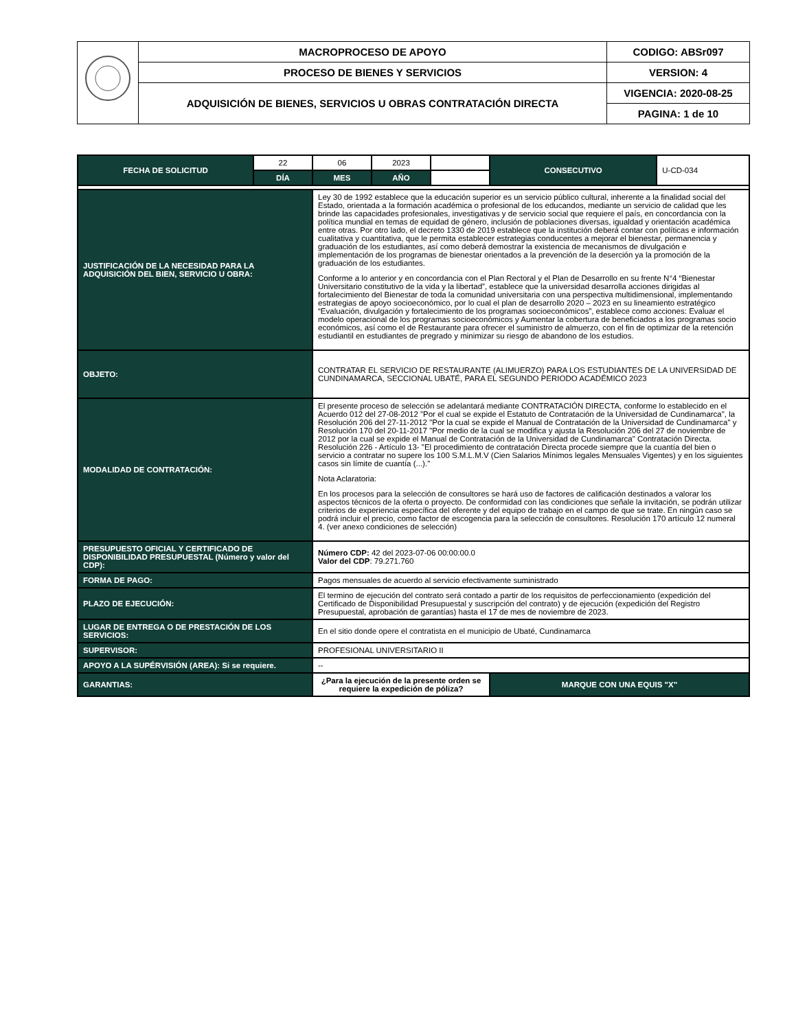| | MACROPROCESO DE APOYO | CODIGO: ABSr097 |
| | PROCESO DE BIENES Y SERVICIOS | VERSION: 4 |
| | ADQUISICIÓN DE BIENES, SERVICIOS U OBRAS CONTRATACIÓN DIRECTA | VIGENCIA: 2020-08-25 |
| | | PAGINA: 1 de 10 |
| FECHA DE SOLICITUD | 22 | 06 | 2023 | | CONSECUTIVO | U-CD-034 |
| | DÍA | MES | AÑO | | | |
| JUSTIFICACIÓN DE LA NECESIDAD PARA LA ADQUISICIÓN DEL BIEN, SERVICIO U OBRA: | | Ley 30 de 1992 establece que la educación superior es un servicio público cultural, inherente a la finalidad social del Estado, orientada a la formación académica o profesional de los educandos, mediante un servicio de calidad que les brinde las capacidades profesionales, investigativas y de servicio social que requiere el país, en concordancia con la política mundial en temas de equidad de género, inclusión de poblaciones diversas, igualdad y orientación académica entre otras. Por otro lado, el decreto 1330 de 2019 establece que la institución deberá contar con políticas e información cualitativa y cuantitativa, que le permita establecer estrategias conducentes a mejorar el bienestar, permanencia y graduación de los estudiantes, así como deberá demostrar la existencia de mecanismos de divulgación e implementación de los programas de bienestar orientados a la prevención de la deserción ya la promoción de la graduación de los estudiantes. Conforme a lo anterior y en concordancia con el Plan Rectoral y el Plan de Desarrollo en su frente N°4 “Bienestar Universitario constitutivo de la vida y la libertad”, establece que la universidad desarrolla acciones dirigidas al fortalecimiento del Bienestar de toda la comunidad universitaria con una perspectiva multidimensional, implementando estrategias de apoyo socioeconómico, por lo cual el plan de desarrollo 2020 – 2023 en su lineamiento estratégico “Evaluación, divulgación y fortalecimiento de los programas socioeconómicos”, establece como acciones: Evaluar el modelo operacional de los programas socioeconómicos y Aumentar la cobertura de beneficiados a los programas socio económicos, así como el de Restaurante para ofrecer el suministro de almuerzo, con el fin de optimizar de la retención estudiantil en estudiantes de pregrado y minimizar su riesgo de abandono de los estudios. | | | | |
| OBJETO: | | CONTRATAR EL SERVICIO DE RESTAURANTE (ALIMUERZO) PARA LOS ESTUDIANTES DE LA UNIVERSIDAD DE CUNDINAMARCA, SECCIONAL UBATÉ, PARA EL SEGUNDO PERIODO ACADÉMICO 2023 | | | | |
| MODALIDAD DE CONTRATACIÓN: | | El presente proceso de selección se adelantará mediante CONTRATACIÓN DIRECTA, conforme lo establecido en el Acuerdo 012 del 27-08-2012 "Por el cual se expide el Estatuto de Contratación de la Universidad de Cundinamarca", la Resolución 206 del 27-11-2012 "Por la cual se expide el Manual de Contratación de la Universidad de Cundinamarca" y Resolución 170 del 20-11-2017 "Por medio de la cual se modifica y ajusta la Resolución 206 del 27 de noviembre de 2012 por la cual se expide el Manual de Contratación de la Universidad de Cundinamarca" Contratación Directa. Resolución 226 - Artículo 13- "El procedimiento de contratación Directa procede siempre que la cuantía del bien o servicio a contratar no supere los 100 S.M.L.M.V (Cien Salarios Mínimos legales Mensuales Vigentes) y en los siguientes casos sin límite de cuantía (...)." Nota Aclaratoria: En los procesos para la selección de consultores se hará uso de factores de calificación destinados a valorar los aspectos técnicos de la oferta o proyecto. De conformidad con las condiciones que señale la invitación, se podrán utilizar criterios de experiencia específica del oferente y del equipo de trabajo en el campo de que se trate. En ningún caso se podrá incluir el precio, como factor de escogencia para la selección de consultores. Resolución 170 artículo 12 numeral 4. (ver anexo condiciones de selección) | | | | |
| PRESUPUESTO OFICIAL Y CERTIFICADO DE DISPONIBILIDAD PRESUPUESTAL (Número y valor del CDP): | | Número CDP: 42 del 2023-07-06 00:00:00.0 Valor del CDP : 79.271.760 | | | | |
| FORMA DE PAGO: | | Pagos mensuales de acuerdo al servicio efectivamente suministrado | | | | |
| PLAZO DE EJECUCIÓN: | | El termino de ejecución del contrato será contado a partir de los requisitos de perfeccionamiento (expedición del Certificado de Disponibilidad Presupuestal y suscripción del contrato) y de ejecución (expedición del Registro Presupuestal, aprobación de garantías) hasta el 17 de mes de noviembre de 2023. | | | | |
| LUGAR DE ENTREGA O DE PRESTACIÓN DE LOS SERVICIOS: | | En el sitio donde opere el contratista en el municipio de Ubaté, Cundinamarca | | | | |
| SUPERVISOR: | | PROFESIONAL UNIVERSITARIO II | | | | |
| APOYO A LA SUPÉRVISIÓN (AREA): Si se requiere. | | -- | | | | |
| GARANTIAS: | | ¿Para la ejecución de la presente orden se requiere la expedición de póliza? | | | MARQUE CON UNA EQUIS "X" | |